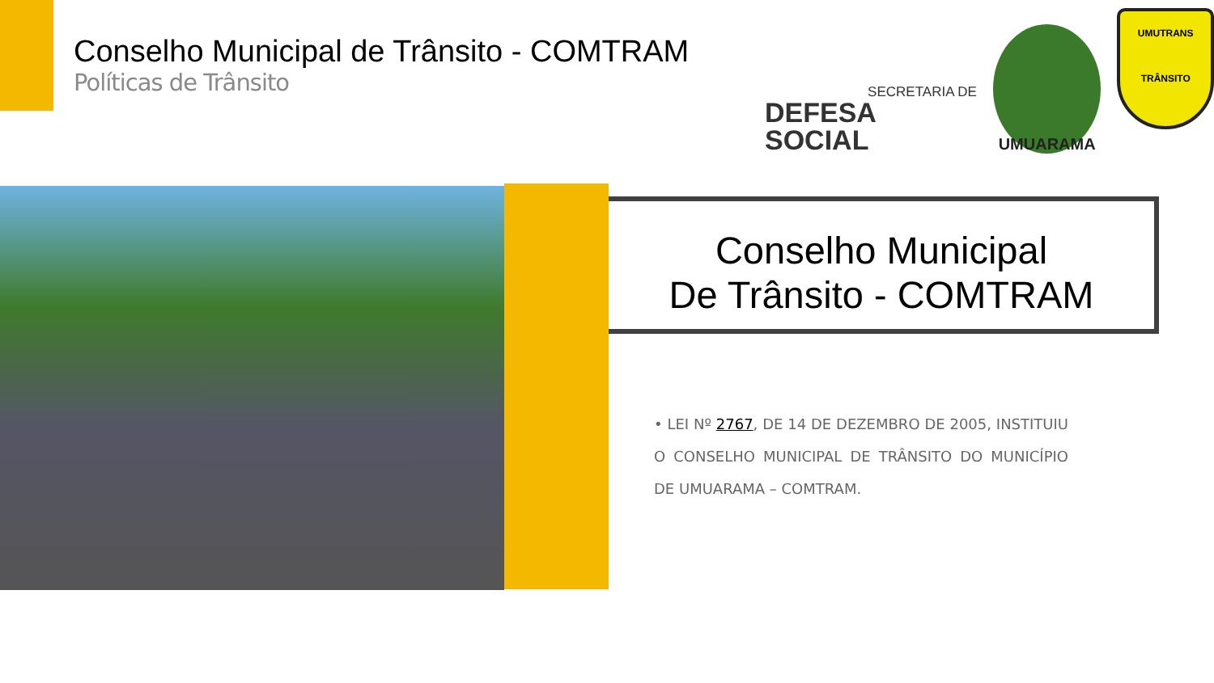Conselho Municipal de Trânsito - COMTRAM
Políticas de Trânsito
SECRETARIA DE
DEFESA SOCIAL
UMUARAMA
UMUTRANS
TRÂNSITO
Conselho Municipal
De Trânsito - COMTRAM
• LEI Nº 2767, DE 14 DE DEZEMBRO DE 2005, INSTITUIU O CONSELHO MUNICIPAL DE TRÂNSITO DO MUNICÍPIO DE UMUARAMA – COMTRAM.